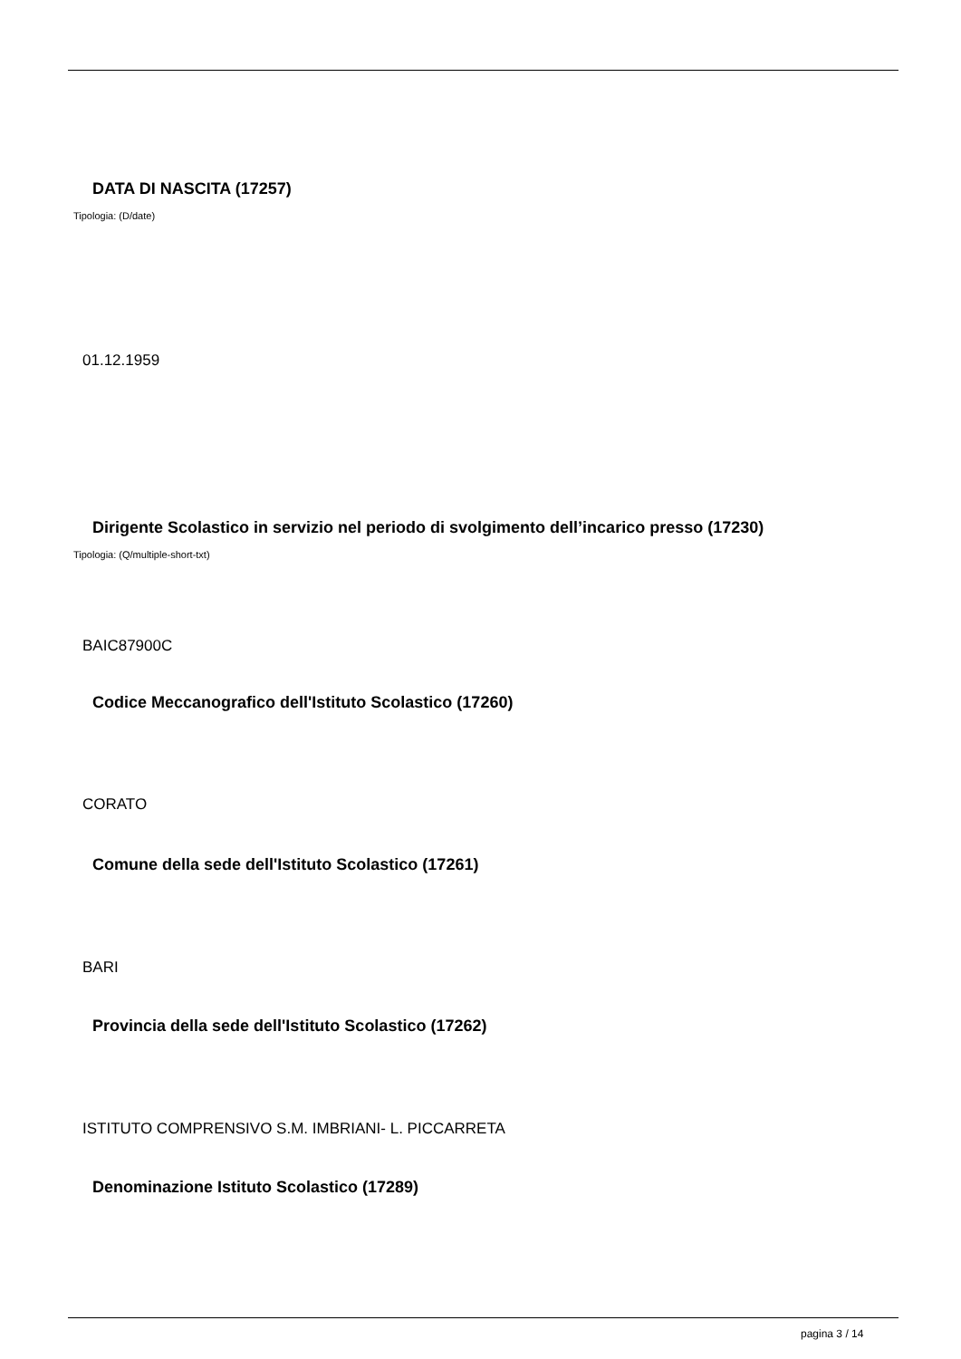DATA DI NASCITA (17257)
Tipologia: (D/date)
01.12.1959
Dirigente Scolastico in servizio nel periodo di svolgimento dell’incarico presso (17230)
Tipologia: (Q/multiple-short-txt)
BAIC87900C
Codice Meccanografico dell'Istituto Scolastico (17260)
CORATO
Comune della sede dell'Istituto Scolastico (17261)
BARI
Provincia della sede dell'Istituto Scolastico (17262)
ISTITUTO COMPRENSIVO S.M. IMBRIANI- L. PICCARRETA
Denominazione Istituto Scolastico (17289)
pagina 3 / 14